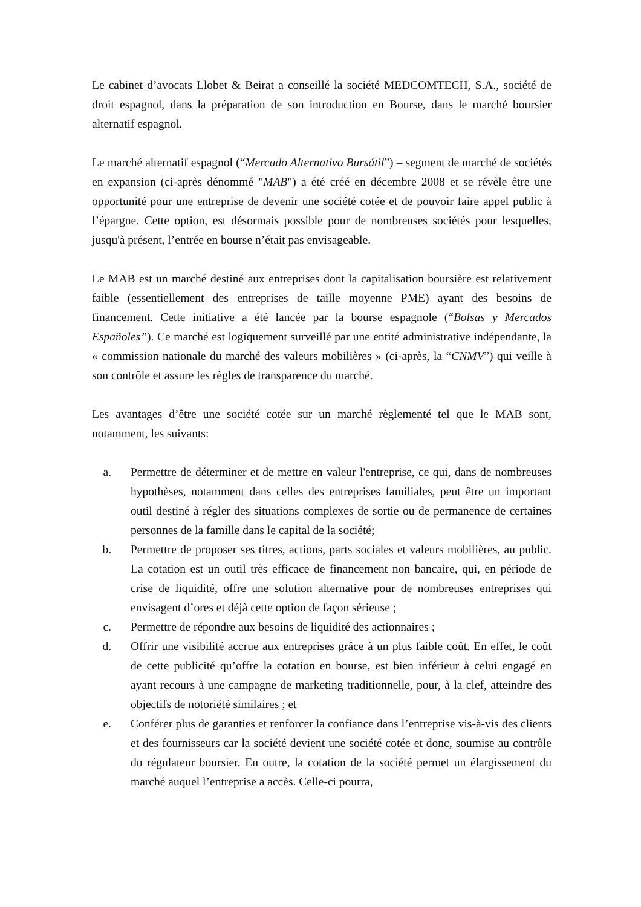Le cabinet d’avocats Llobet & Beirat a conseillé la société MEDCOMTECH, S.A., société de droit espagnol, dans la préparation de son introduction en Bourse, dans le marché boursier alternatif espagnol.
Le marché alternatif espagnol (“Mercado Alternativo Bursátil”) – segment de marché de sociétés en expansion (ci-après dénommé "MAB") a été créé en décembre 2008 et se révèle être une opportunité pour une entreprise de devenir une société cotée et de pouvoir faire appel public à l’épargne. Cette option, est désormais possible pour de nombreuses sociétés pour lesquelles, jusqu'à présent, l’entrée en bourse n’était pas envisageable.
Le MAB est un marché destiné aux entreprises dont la capitalisation boursière est relativement faible (essentiellement des entreprises de taille moyenne PME) ayant des besoins de financement. Cette initiative a été lancée par la bourse espagnole (“Bolsas y Mercados Españoles”). Ce marché est logiquement surveillé par une entité administrative indépendante, la « commission nationale du marché des valeurs mobilières » (ci-après, la “CNMV”) qui veille à son contrôle et assure les règles de transparence du marché.
Les avantages d’être une société cotée sur un marché règlementé tel que le MAB sont, notamment, les suivants:
a. Permettre de déterminer et de mettre en valeur l'entreprise, ce qui, dans de nombreuses hypothèses, notamment dans celles des entreprises familiales, peut être un important outil destiné à régler des situations complexes de sortie ou de permanence de certaines personnes de la famille dans le capital de la société;
b. Permettre de proposer ses titres, actions, parts sociales et valeurs mobilières, au public. La cotation est un outil très efficace de financement non bancaire, qui, en période de crise de liquidité, offre une solution alternative pour de nombreuses entreprises qui envisagent d’ores et déjà cette option de façon sérieuse ;
c. Permettre de répondre aux besoins de liquidité des actionnaires ;
d. Offrir une visibilité accrue aux entreprises grâce à un plus faible coût. En effet, le coût de cette publicité qu’offre la cotation en bourse, est bien inférieur à celui engagé en ayant recours à une campagne de marketing traditionnelle, pour, à la clef, atteindre des objectifs de notoriété similaires ; et
e. Conférer plus de garanties et renforcer la confiance dans l’entreprise vis-à-vis des clients et des fournisseurs car la société devient une société cotée et donc, soumise au contrôle du régulateur boursier. En outre, la cotation de la société permet un élargissement du marché auquel l’entreprise a accès. Celle-ci pourra,